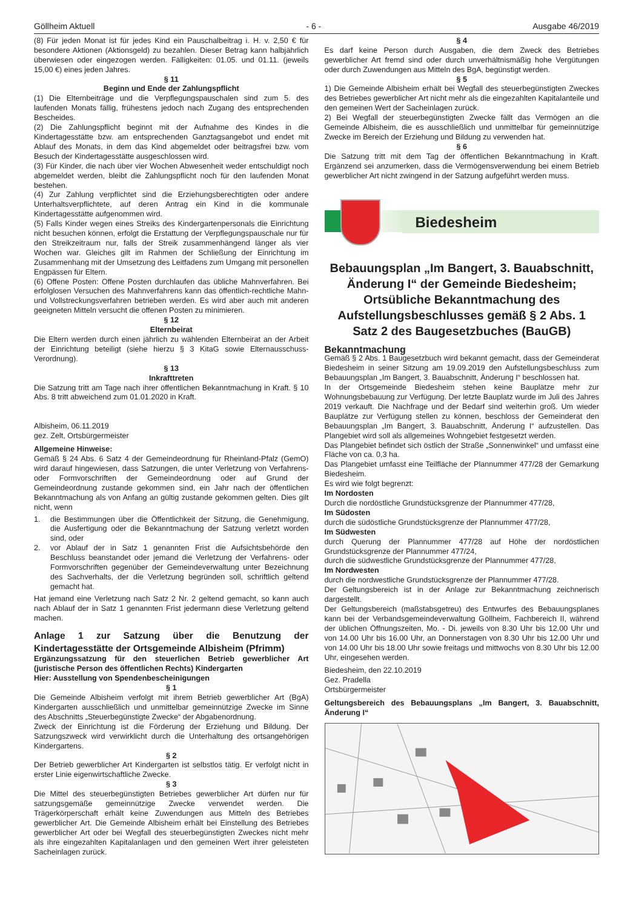Göllheim Aktuell - 6 - Ausgabe 46/2019
(8) Für jeden Monat ist für jedes Kind ein Pauschalbeitrag i. H. v. 2,50 € für besondere Aktionen (Aktionsgeld) zu bezahlen. Dieser Betrag kann halbjährlich überwiesen oder eingezogen werden. Fälligkeiten: 01.05. und 01.11. (jeweils 15,00 €) eines jeden Jahres.
§ 11
Beginn und Ende der Zahlungspflicht
(1) Die Elternbeiträge und die Verpflegungspauschalen sind zum 5. des laufenden Monats fällig, frühestens jedoch nach Zugang des entsprechenden Bescheides.
(2) Die Zahlungspflicht beginnt mit der Aufnahme des Kindes in die Kindertagesstätte bzw. am entsprechenden Ganztagsangebot und endet mit Ablauf des Monats, in dem das Kind abgemeldet oder beitragsfrei bzw. vom Besuch der Kindertagesstätte ausgeschlossen wird.
(3) Für Kinder, die nach über vier Wochen Abwesenheit weder entschuldigt noch abgemeldet werden, bleibt die Zahlungspflicht noch für den laufenden Monat bestehen.
(4) Zur Zahlung verpflichtet sind die Erziehungsberechtigten oder andere Unterhaltsverpflichtete, auf deren Antrag ein Kind in die kommunale Kindertagesstätte aufgenommen wird.
(5) Falls Kinder wegen eines Streiks des Kindergartenpersonals die Einrichtung nicht besuchen können, erfolgt die Erstattung der Verpflegungspauschale nur für den Streikzeitraum nur, falls der Streik zusammenhängend länger als vier Wochen war. Gleiches gilt im Rahmen der Schließung der Einrichtung im Zusammenhang mit der Umsetzung des Leitfadens zum Umgang mit personellen Engpässen für Eltern.
(6) Offene Posten: Offene Posten durchlaufen das übliche Mahnverfahren. Bei erfolglosen Versuchen des Mahnverfahrens kann das öffentlich-rechtliche Mahn- und Vollstreckungsverfahren betrieben werden. Es wird aber auch mit anderen geeigneten Mitteln versucht die offenen Posten zu minimieren.
§ 12
Elternbeirat
Die Eltern werden durch einen jährlich zu wählenden Elternbeirat an der Arbeit der Einrichtung beteiligt (siehe hierzu § 3 KitaG sowie Elternausschuss-Verordnung).
§ 13
Inkrafttreten
Die Satzung tritt am Tage nach ihrer öffentlichen Bekanntmachung in Kraft. § 10 Abs. 8 tritt abweichend zum 01.01.2020 in Kraft.
Albisheim, 06.11.2019
gez. Zelt, Ortsbürgermeister
Allgemeine Hinweise:
Gemäß § 24 Abs. 6 Satz 4 der Gemeindeordnung für Rheinland-Pfalz (GemO) wird darauf hingewiesen, dass Satzungen, die unter Verletzung von Verfahrens- oder Formvorschriften der Gemeindeordnung oder auf Grund der Gemeindeordnung zustande gekommen sind, ein Jahr nach der öffentlichen Bekanntmachung als von Anfang an gültig zustande gekommen gelten. Dies gilt nicht, wenn
1. die Bestimmungen über die Öffentlichkeit der Sitzung, die Genehmigung, die Ausfertigung oder die Bekanntmachung der Satzung verletzt worden sind, oder
2. vor Ablauf der in Satz 1 genannten Frist die Aufsichtsbehörde den Beschluss beanstandet oder jemand die Verletzung der Verfahrens- oder Formvorschriften gegenüber der Gemeindeverwaltung unter Bezeichnung des Sachverhalts, der die Verletzung begründen soll, schriftlich geltend gemacht hat.
Hat jemand eine Verletzung nach Satz 2 Nr. 2 geltend gemacht, so kann auch nach Ablauf der in Satz 1 genannten Frist jedermann diese Verletzung geltend machen.
Anlage 1 zur Satzung über die Benutzung der Kindertagesstätte der Ortsgemeinde Albisheim (Pfrimm)
Ergänzungssatzung für den steuerlichen Betrieb gewerblicher Art (juristische Person des öffentlichen Rechts) Kindergarten
Hier: Ausstellung von Spendenbescheinigungen
§ 1
Die Gemeinde Albisheim verfolgt mit ihrem Betrieb gewerblicher Art (BgA) Kindergarten ausschließlich und unmittelbar gemeinnützige Zwecke im Sinne des Abschnitts „Steuerbegünstigte Zwecke“ der Abgabenordnung.
Zweck der Einrichtung ist die Förderung der Erziehung und Bildung. Der Satzungszweck wird verwirklicht durch die Unterhaltung des ortsangehörigen Kindergartens.
§ 2
Der Betrieb gewerblicher Art Kindergarten ist selbstlos tätig. Er verfolgt nicht in erster Linie eigenwirtschaftliche Zwecke.
§ 3
Die Mittel des steuerbegünstigten Betriebes gewerblicher Art dürfen nur für satzungsgemäße gemeinnützige Zwecke verwendet werden. Die Trägerkörperschaft erhält keine Zuwendungen aus Mitteln des Betriebes gewerblicher Art. Die Gemeinde Albisheim erhält bei Einstellung des Betriebes gewerblicher Art oder bei Wegfall des steuerbegünstigten Zweckes nicht mehr als ihre eingezahlten Kapitalanlagen und den gemeinen Wert ihrer geleisteten Sacheinlagen zurück.
§ 4
Es darf keine Person durch Ausgaben, die dem Zweck des Betriebes gewerblicher Art fremd sind oder durch unverhältnismäßig hohe Vergütungen oder durch Zuwendungen aus Mitteln des BgA, begünstigt werden.
§ 5
1) Die Gemeinde Albisheim erhält bei Wegfall des steuerbegünstigten Zweckes des Betriebes gewerblicher Art nicht mehr als die eingezahlten Kapitalanteile und den gemeinen Wert der Sacheinlagen zurück.
2) Bei Wegfall der steuerbegünstigten Zwecke fällt das Vermögen an die Gemeinde Albisheim, die es ausschließlich und unmittelbar für gemeinnützige Zwecke im Bereich der Erziehung und Bildung zu verwenden hat.
§ 6
Die Satzung tritt mit dem Tag der öffentlichen Bekanntmachung in Kraft. Ergänzend sei anzumerken, dass die Vermögensverwendung bei einem Betrieb gewerblicher Art nicht zwingend in der Satzung aufgeführt werden muss.
Biedesheim
Bebauungsplan „Im Bangert, 3. Bauabschnitt, Änderung I“ der Gemeinde Biedesheim; Ortsübliche Bekanntmachung des Aufstellungsbeschlusses gemäß § 2 Abs. 1 Satz 2 des Baugesetzbuches (BauGB)
Bekanntmachung
Gemäß § 2 Abs. 1 Baugesetzbuch wird bekannt gemacht, dass der Gemeinderat Biedesheim in seiner Sitzung am 19.09.2019 den Aufstellungsbeschluss zum Bebauungsplan „Im Bangert, 3. Bauabschnitt, Änderung I“ beschlossen hat.
In der Ortsgemeinde Biedesheim stehen keine Bauplätze mehr zur Wohnungsbebauung zur Verfügung. Der letzte Bauplatz wurde im Juli des Jahres 2019 verkauft. Die Nachfrage und der Bedarf sind weiterhin groß. Um wieder Bauplätze zur Verfügung stellen zu können, beschloss der Gemeinderat den Bebauungsplan „Im Bangert, 3. Bauabschnitt, Änderung I“ aufzustellen. Das Plangebiet wird soll als allgemeines Wohngebiet festgesetzt werden.
Das Plangebiet befindet sich östlich der Straße „Sonnenwinkel“ und umfasst eine Fläche von ca. 0,3 ha.
Das Plangebiet umfasst eine Teilfläche der Plannummer 477/28 der Gemarkung Biedesheim.
Es wird wie folgt begrenzt:
Im Nordosten
Durch die nordöstliche Grundstücksgrenze der Plannummer 477/28,
Im Südosten
durch die südöstliche Grundstücksgrenze der Plannummer 477/28,
Im Südwesten
durch Querung der Plannummer 477/28 auf Höhe der nordöstlichen Grundstücksgrenze der Plannummer 477/24,
durch die südwestliche Grundstücksgrenze der Plannummer 477/28,
Im Nordwesten
durch die nordwestliche Grundstücksgrenze der Plannummer 477/28.
Der Geltungsbereich ist in der Anlage zur Bekanntmachung zeichnerisch dargestellt.
Der Geltungsbereich (maßstabsgetreu) des Entwurfes des Bebauungsplanes kann bei der Verbandsgemeindeverwaltung Göllheim, Fachbereich II, während der üblichen Öffnungszeiten, Mo. - Di. jeweils von 8.30 Uhr bis 12.00 Uhr und von 14.00 Uhr bis 16.00 Uhr, an Donnerstagen von 8.30 Uhr bis 12.00 Uhr und von 14.00 Uhr bis 18.00 Uhr sowie freitags und mittwochs von 8.30 Uhr bis 12.00 Uhr, eingesehen werden.
Biedesheim, den 22.10.2019
Gez. Pradella
Ortsbürgermeister
Geltungsbereich des Bebauungsplans „Im Bangert, 3. Bauabschnitt, Änderung I“